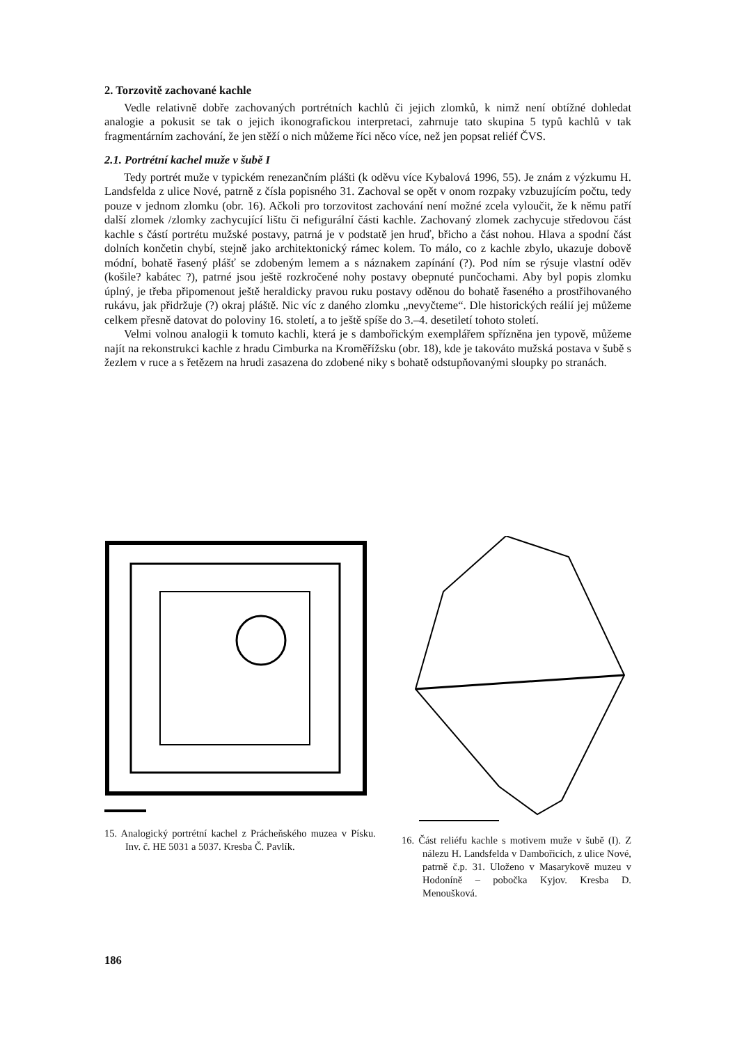2. Torzovitě zachované kachle
Vedle relativně dobře zachovaných portrétních kachlů či jejich zlomků, k nimž není obtížné dohledat analogie a pokusit se tak o jejich ikonografickou interpretaci, zahrnuje tato skupina 5 typů kachlů v tak fragmentárním zachování, že jen stěží o nich můžeme říci něco více, než jen popsat reliéf ČVS.
2.1. Portrétní kachel muže v šubě I
Tedy portrét muže v typickém renezančním plášti (k oděvu více Kybalová 1996, 55). Je znám z výzkumu H. Landsfelda z ulice Nové, patrně z čísla popisného 31. Zachoval se opět v onom rozpaky vzbuzujícím počtu, tedy pouze v jednom zlomku (obr. 16). Ačkoli pro torzovitost zachování není možné zcela vyloučit, že k němu patří další zlomek /zlomky zachycující lištu či nefigurální části kachle. Zachovaný zlomek zachycuje středovou část kachle s částí portrétu mužské postavy, patrná je v podstatě jen hruď, břicho a část nohou. Hlava a spodní část dolních končetin chybí, stejně jako architektonický rámec kolem. To málo, co z kachle zbylo, ukazuje dobově módní, bohatě řasený plášť se zdobeným lemem a s náznakem zapínání (?). Pod ním se rýsuje vlastní oděv (košile? kabátec ?), patrné jsou ještě rozkročené nohy postavy obepnuté punčochami. Aby byl popis zlomku úplný, je třeba připomenout ještě heraldicky pravou ruku postavy oděnou do bohatě řaseného a prostřihovaného rukávu, jak přidržuje (?) okraj pláště. Nic víc z daného zlomku „nevyčteme“. Dle historických reálií jej můžeme celkem přesně datovat do poloviny 16. století, a to ještě spíše do 3.–4. desetiletí tohoto století.
Velmi volnou analogii k tomuto kachli, která je s dambořickým exemplářem spřízněna jen typově, můžeme najít na rekonstrukci kachle z hradu Cimburka na Kroměřížsku (obr. 18), kde je takováto mužská postava v šubě s žezlem v ruce a s řetězem na hrudi zasazena do zdobené niky s bohatě odstupňovanými sloupky po stranách.
15. Analogický portrétní kachel z Prácheňského muzea v Písku. Inv. č. HE 5031 a 5037. Kresba Č. Pavlík.
16. Část reliéfu kachle s motivem muže v šubě (I). Z nálezu H. Landsfelda v Dambořicích, z ulice Nové, patrně č.p. 31. Uloženo v Masarykově muzeu v Hodoníně – pobočka Kyjov. Kresba D. Menoušková.
186